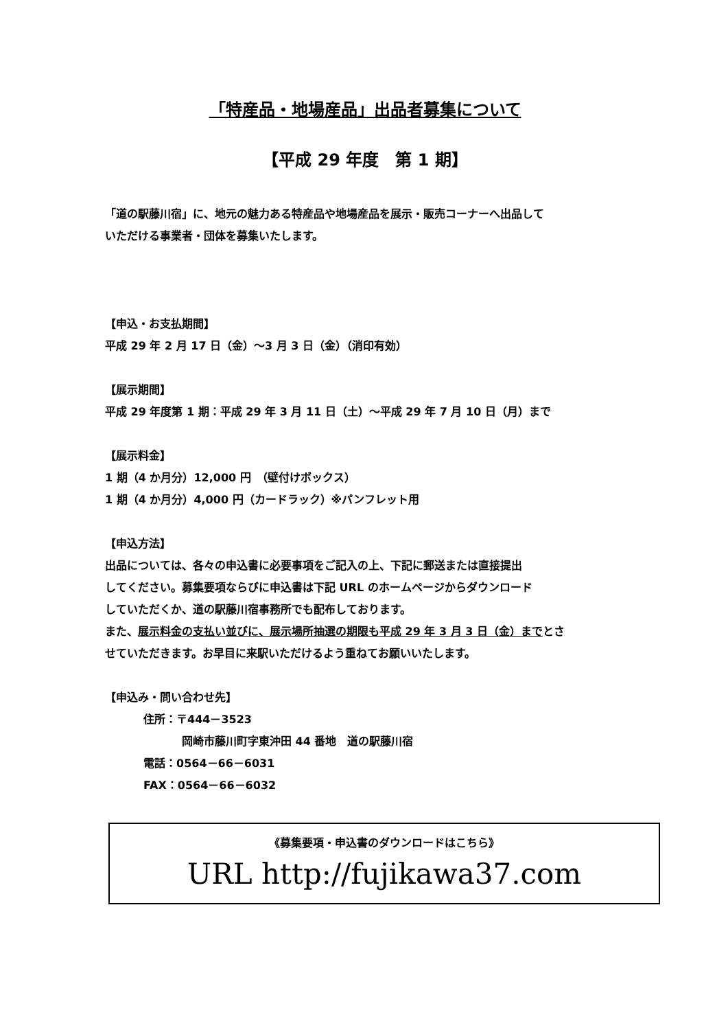「特産品・地場産品」出品者募集について
【平成 29 年度　第 1 期】
「道の駅藤川宿」に、地元の魅力ある特産品や地場産品を展示・販売コーナーへ出品して
いただける事業者・団体を募集いたします。
【申込・お支払期間】
平成 29 年 2 月 17 日（金）～3 月 3 日（金）（消印有効）
【展示期間】
平成 29 年度第 1 期：平成 29 年 3 月 11 日（土）～平成 29 年 7 月 10 日（月）まで
【展示料金】
1 期（4 か月分）12,000 円　（壁付けボックス）
1 期（4 か月分）4,000 円（カードラック）※パンフレット用
【申込方法】
出品については、各々の申込書に必要事項をご記入の上、下記に郵送または直接提出
してください。募集要項ならびに申込書は下記 URL のホームページからダウンロード
していただくか、道の駅藤川宿事務所でも配布しております。
また、展示料金の支払い並びに、展示場所抽選の期限も平成 29 年 3 月 3 日（金）までとさ
せていただきます。お早目に来駅いただけるよう重ねてお願いいたします。
【申込み・問い合わせ先】
住所：〒444－3523
岡崎市藤川町字東沖田 44 番地　道の駅藤川宿
電話：0564－66－6031
FAX：0564－66－6032
《募集要項・申込書のダウンロードはこちら》
URL http://fujikawa37.com